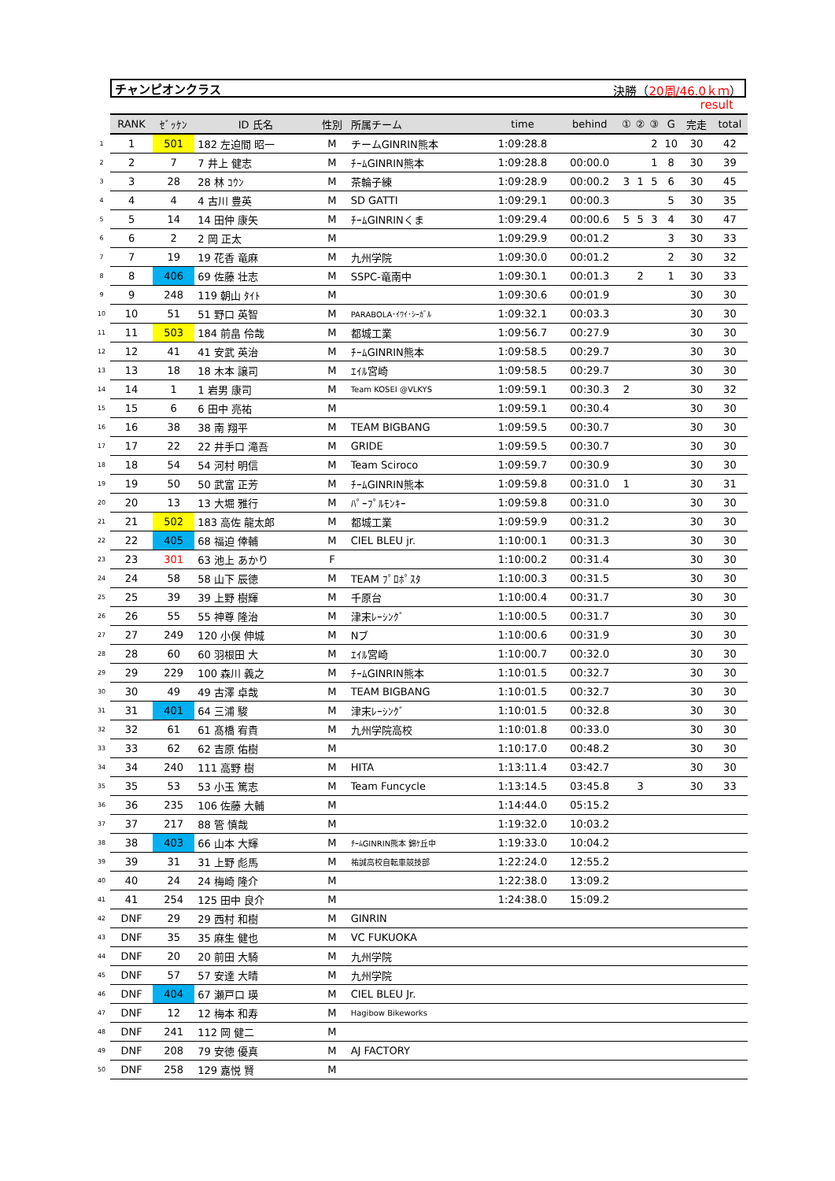チャンピオンクラス 決勝（20周/46.0ｋｍ）
result
| | RANK | ｾﾞｯｹﾝ | ID 氏名 | 性別 | 所属チーム | time | behind | ① | ② | ③ | G | 完走 | total |
| --- | --- | --- | --- | --- | --- | --- | --- | --- | --- | --- | --- | --- | --- |
| 1 | 1 | 501 | 182 左迫間 昭一 | M | チームGINRIN熊本 | 1:09:28.8 | | | | 2 | 10 | 30 | 42 |
| 2 | 2 | 7 | 7 井上 健志 | M | ﾁｰﾑGINRIN熊本 | 1:09:28.8 | 00:00.0 | | | 1 | 8 | 30 | 39 |
| 3 | 3 | 28 | 28 林 ｺｳﾝ | M | 茶輪子練 | 1:09:28.9 | 00:00.2 | 3 | 1 | 5 | 6 | 30 | 45 |
| 4 | 4 | 4 | 4 古川 豊英 | M | SD GATTI | 1:09:29.1 | 00:00.3 | | | | 5 | 30 | 35 |
| 5 | 5 | 14 | 14 田仲 康矢 | M | ﾁｰﾑGINRINくま | 1:09:29.4 | 00:00.6 | 5 | 5 | 3 | 4 | 30 | 47 |
| 6 | 6 | 2 | 2 岡 正太 | M | | 1:09:29.9 | 00:01.2 | | | | 3 | 30 | 33 |
| 7 | 7 | 19 | 19 花香 竜麻 | M | 九州学院 | 1:09:30.0 | 00:01.2 | | | | 2 | 30 | 32 |
| 8 | 8 | 406 | 69 佐藤 壮志 | M | SSPC-竜南中 | 1:09:30.1 | 00:01.3 | | 2 | | 1 | 30 | 33 |
| 9 | 9 | 248 | 119 朝山 ﾀｲﾄ | M | | 1:09:30.6 | 00:01.9 | | | | | 30 | 30 |
| 10 | 10 | 51 | 51 野口 英智 | M | PARABOLA･ｲﾜｲ･ｼｰｶﾞﾙ | 1:09:32.1 | 00:03.3 | | | | | 30 | 30 |
| 11 | 11 | 503 | 184 前畠 伶哉 | M | 都城工業 | 1:09:56.7 | 00:27.9 | | | | | 30 | 30 |
| 12 | 12 | 41 | 41 安武 英治 | M | ﾁｰﾑGINRIN熊本 | 1:09:58.5 | 00:29.7 | | | | | 30 | 30 |
| 13 | 13 | 18 | 18 木本 譲司 | M | ｴｲﾙ宮崎 | 1:09:58.5 | 00:29.7 | | | | | 30 | 30 |
| 14 | 14 | 1 | 1 岩男 康司 | M | Team KOSEI @VLKYS | 1:09:59.1 | 00:30.3 | 2 | | | | 30 | 32 |
| 15 | 15 | 6 | 6 田中 亮祐 | M | | 1:09:59.1 | 00:30.4 | | | | | 30 | 30 |
| 16 | 16 | 38 | 38 南 翔平 | M | TEAM BIGBANG | 1:09:59.5 | 00:30.7 | | | | | 30 | 30 |
| 17 | 17 | 22 | 22 井手口 滝吾 | M | GRIDE | 1:09:59.5 | 00:30.7 | | | | | 30 | 30 |
| 18 | 18 | 54 | 54 河村 明信 | M | Team Sciroco | 1:09:59.7 | 00:30.9 | | | | | 30 | 30 |
| 19 | 19 | 50 | 50 武富 正芳 | M | ﾁｰﾑGINRIN熊本 | 1:09:59.8 | 00:31.0 | 1 | | | | 30 | 31 |
| 20 | 20 | 13 | 13 大堀 雅行 | M | ﾊﾟｰﾌﾟﾙﾓﾝｷｰ | 1:09:59.8 | 00:31.0 | | | | | 30 | 30 |
| 21 | 21 | 502 | 183 高佐 龍太郎 | M | 都城工業 | 1:09:59.9 | 00:31.2 | | | | | 30 | 30 |
| 22 | 22 | 405 | 68 福迫 倖輔 | M | CIEL BLEU jr. | 1:10:00.1 | 00:31.3 | | | | | 30 | 30 |
| 23 | 23 | 301 | 63 池上 あかり | F | | 1:10:00.2 | 00:31.4 | | | | | 30 | 30 |
| 24 | 24 | 58 | 58 山下 辰徳 | M | TEAM ﾌﾟﾛﾎﾟｽﾀ | 1:10:00.3 | 00:31.5 | | | | | 30 | 30 |
| 25 | 25 | 39 | 39 上野 樹輝 | M | 千原台 | 1:10:00.4 | 00:31.7 | | | | | 30 | 30 |
| 26 | 26 | 55 | 55 神尊 隆治 | M | 津末ﾚｰｼﾝｸﾞ | 1:10:00.5 | 00:31.7 | | | | | 30 | 30 |
| 27 | 27 | 249 | 120 小俣 伸城 | M | Nブ | 1:10:00.6 | 00:31.9 | | | | | 30 | 30 |
| 28 | 28 | 60 | 60 羽根田 大 | M | ｴｲﾙ宮崎 | 1:10:00.7 | 00:32.0 | | | | | 30 | 30 |
| 29 | 29 | 229 | 100 森川 義之 | M | ﾁｰﾑGINRIN熊本 | 1:10:01.5 | 00:32.7 | | | | | 30 | 30 |
| 30 | 30 | 49 | 49 古澤 卓哉 | M | TEAM BIGBANG | 1:10:01.5 | 00:32.7 | | | | | 30 | 30 |
| 31 | 31 | 401 | 64 三浦 駿 | M | 津末ﾚｰｼﾝｸﾞ | 1:10:01.5 | 00:32.8 | | | | | 30 | 30 |
| 32 | 32 | 61 | 61 髙橋 宥貴 | M | 九州学院高校 | 1:10:01.8 | 00:33.0 | | | | | 30 | 30 |
| 33 | 33 | 62 | 62 吉原 佑樹 | M | | 1:10:17.0 | 00:48.2 | | | | | 30 | 30 |
| 34 | 34 | 240 | 111 高野 樹 | M | HITA | 1:13:11.4 | 03:42.7 | | | | | 30 | 30 |
| 35 | 35 | 53 | 53 小玉 篤志 | M | Team Funcycle | 1:13:14.5 | 03:45.8 | | 3 | | | 30 | 33 |
| 36 | 36 | 235 | 106 佐藤 大輔 | M | | 1:14:44.0 | 05:15.2 | | | | | | |
| 37 | 37 | 217 | 88 管 慎哉 | M | | 1:19:32.0 | 10:03.2 | | | | | | |
| 38 | 38 | 403 | 66 山本 大輝 | M | ﾁｰﾑGINRIN熊本 錦ｹ丘中 | 1:19:33.0 | 10:04.2 | | | | | | |
| 39 | 39 | 31 | 31 上野 彪馬 | M | 祐誠高校自転車競技部 | 1:22:24.0 | 12:55.2 | | | | | | |
| 40 | 40 | 24 | 24 梅崎 隆介 | M | | 1:22:38.0 | 13:09.2 | | | | | | |
| 41 | 41 | 254 | 125 田中 良介 | M | | 1:24:38.0 | 15:09.2 | | | | | | |
| 42 | DNF | 29 | 29 西村 和樹 | M | GINRIN | | | | | | | | |
| 43 | DNF | 35 | 35 麻生 健也 | M | VC FUKUOKA | | | | | | | | |
| 44 | DNF | 20 | 20 前田 大騎 | M | 九州学院 | | | | | | | | |
| 45 | DNF | 57 | 57 安達 大晴 | M | 九州学院 | | | | | | | | |
| 46 | DNF | 404 | 67 瀬戸口 瑛 | M | CIEL BLEU Jr. | | | | | | | | |
| 47 | DNF | 12 | 12 梅本 和寿 | M | Hagibow Bikeworks | | | | | | | | |
| 48 | DNF | 241 | 112 岡 健二 | M | | | | | | | | | |
| 49 | DNF | 208 | 79 安徳 優真 | M | AJ FACTORY | | | | | | | | |
| 50 | DNF | 258 | 129 嘉悦 賢 | M | | | | | | | | | |